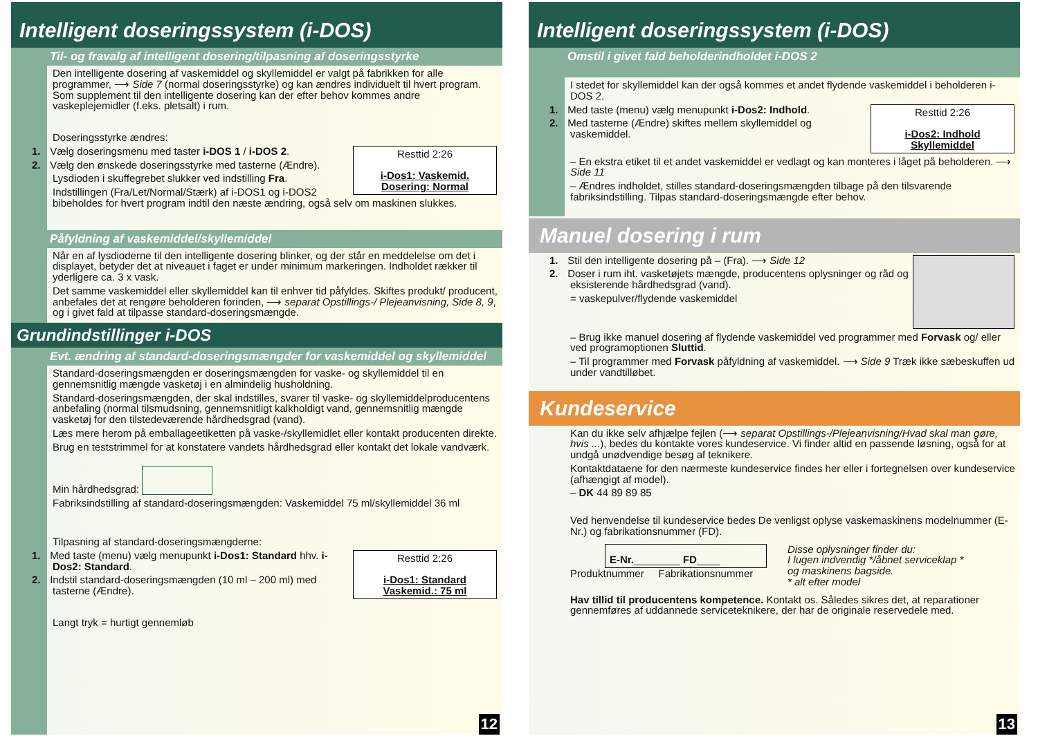Intelligent doseringssystem (i-DOS)
Til- og fravalg af intelligent dosering/tilpasning af doseringsstyrke
Den intelligente dosering af vaskemiddel og skyllemiddel er valgt på fabrikken for alle programmer, ⟶ Side 7 (normal doseringsstyrke) og kan ændres individuelt til hvert program. Som supplement til den intelligente dosering kan der efter behov kommes andre vaskeplejemidler (f.eks. pletsalt) i rum.
Doseringsstyrke ændres:
Resttid 2:26
i-Dos1: Vaskemid.
Dosering: Normal
1. Vælg doseringsmenu med taster i-DOS 1 / i-DOS 2.
2. Vælg den ønskede doseringsstyrke med tasterne (Ændre).
Lysdioden i skuffegrebet slukker ved indstilling Fra.
Indstillingen (Fra/Let/Normal/Stærk) af i-DOS1 og i-DOS2 bibeholdes for hvert program indtil den næste ændring, også selv om maskinen slukkes.
Påfyldning af vaskemiddel/skyllemiddel
Når en af lysdioderne til den intelligente dosering blinker, og der står en meddelelse om det i displayet, betyder det at niveauet i faget er under minimum markeringen. Indholdet rækker til yderligere ca. 3 x vask.
Det samme vaskemiddel eller skyllemiddel kan til enhver tid påfyldes. Skiftes produkt/ producent, anbefales det at rengøre beholderen forinden, ⟶ separat Opstillings-/ Plejeanvisning, Side 8, 9, og i givet fald at tilpasse standard-doseringsmængde.
Grundindstillinger i-DOS
Evt. ændring af standard-doseringsmængder for vaskemiddel og skyllemiddel
Standard-doseringsmængden er doseringsmængden for vaske- og skyllemiddel til en gennemsnitlig mængde vasketøj i en almindelig husholdning.
Standard-doseringsmængden, der skal indstilles, svarer til vaske- og skyllemiddelproducentens anbefaling (normal tilsmudsning, gennemsnitligt kalkholdigt vand, gennemsnitlig mængde vasketøj for den tilstedeværende hårdhedsgrad (vand).
Læs mere herom på emballageetiketten på vaske-/skyllemidlet eller kontakt producenten direkte.
Brug en teststrimmel for at konstatere vandets hårdhedsgrad eller kontakt det lokale vandværk.
Min hårdhedsgrad:
Fabriksindstilling af standard-doseringsmængden: Vaskemiddel 75 ml/skyllemiddel 36 ml
Tilpasning af standard-doseringsmængderne:
Resttid 2:26
i-Dos1: Standard
Vaskemid.: 75 ml
1. Med taste (menu) vælg menupunkt i-Dos1: Standard hhv. i-Dos2: Standard.
2. Indstil standard-doseringsmængden (10 ml – 200 ml) med tasterne (Ændre).
Langt tryk = hurtigt gennemløb
12
Intelligent doseringssystem (i-DOS)
Omstil i givet fald beholderindholdet i-DOS 2
I stedet for skyllemiddel kan der også kommes et andet flydende vaskemiddel i beholderen i-DOS 2.
Resttid 2:26
i-Dos2: Indhold
Skyllemiddel
1. Med taste (menu) vælg menupunkt i-Dos2: Indhold.
2. Med tasterne (Ændre) skiftes mellem skyllemiddel og vaskemiddel.
– En ekstra etiket til et andet vaskemiddel er vedlagt og kan monteres i låget på beholderen. ⟶ Side 11
– Ændres indholdet, stilles standard-doseringsmængden tilbage på den tilsvarende fabriksindstilling. Tilpas standard-doseringsmængde efter behov.
Manuel dosering i rum
1. Stil den intelligente dosering på – (Fra). ⟶ Side 12
2. Doser i rum iht. vasketøjets mængde, producentens oplysninger og råd og eksisterende hårdhedsgrad (vand).
= vaskepulver/flydende vaskemiddel
– Brug ikke manuel dosering af flydende vaskemiddel ved programmer med Forvask og/ eller ved programoptionen Sluttid.
– Til programmer med Forvask påfyldning af vaskemiddel. ⟶ Side 9 Træk ikke sæbeskuffen ud under vandtilløbet.
Kundeservice
Kan du ikke selv afhjælpe fejlen (⟶ separat Opstillings-/Plejeanvisning/Hvad skal man gøre, hvis ...), bedes du kontakte vores kundeservice. Vi finder altid en passende løsning, også for at undgå unødvendige besøg af teknikere.
Kontaktdataene for den nærmeste kundeservice findes her eller i fortegnelsen over kundeservice (afhængigt af model).
– DK 44 89 89 85
Ved henvendelse til kundeservice bedes De venligst oplyse vaskemaskinens modelnummer (E-Nr.) og fabrikationsnummer (FD).
E-Nr.________ FD____
Produktnummer Fabrikationsnummer
Disse oplysninger finder du:
I lugen indvendig */åbnet serviceklap *
og maskinens bagside.
* alt efter model
Hav tillid til producentens kompetence. Kontakt os. Således sikres det, at reparationer gennemføres af uddannede serviceteknikere, der har de originale reservedele med.
13